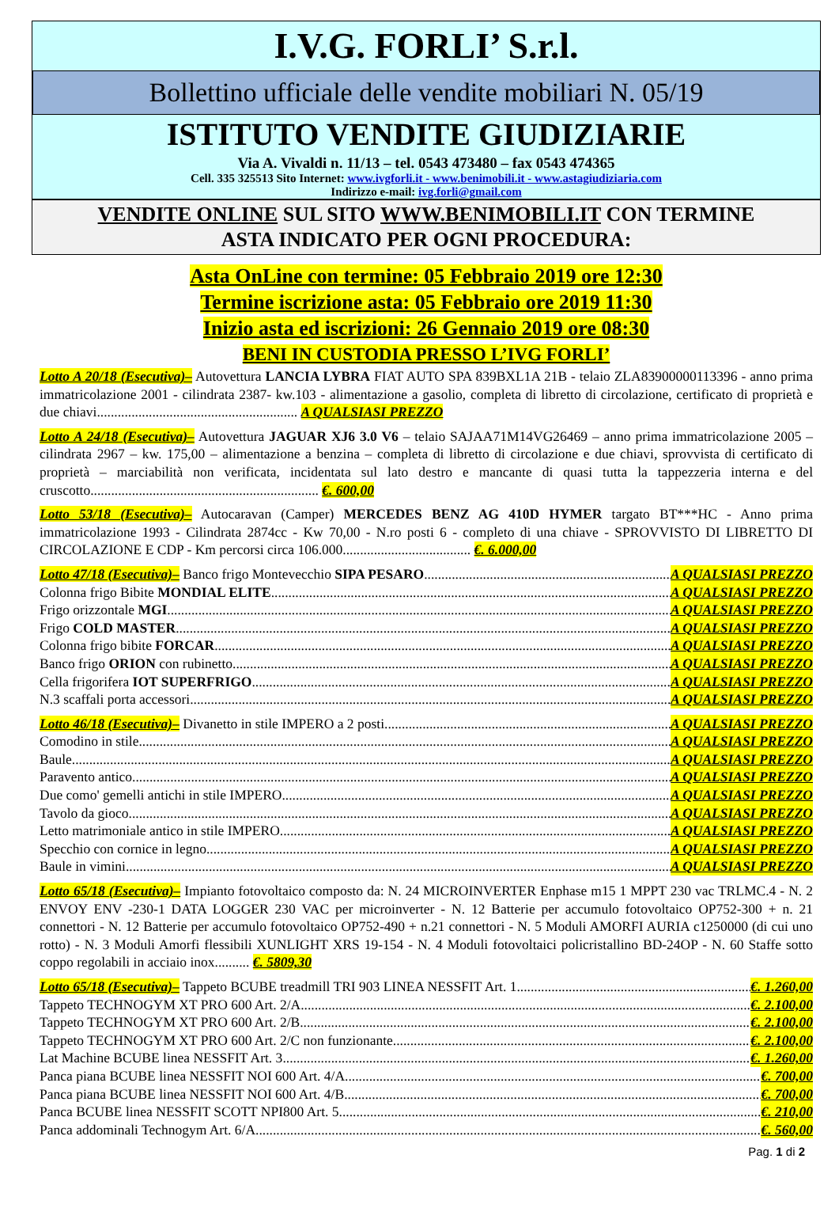I.V.G. FORLI’ S.r.l.
Bollettino ufficiale delle vendite mobiliari N. 05/19
ISTITUTO VENDITE GIUDIZIARIE
Via A. Vivaldi n. 11/13 – tel. 0543 473480 – fax 0543 474365
Cell. 335 325513 Sito Internet: www.ivgforli.it - www.benimobili.it - www.astagiudiziaria.com
Indirizzo e-mail: ivg.forli@gmail.com
VENDITE ONLINE SUL SITO WWW.BENIMOBILI.IT CON TERMINE
ASTA INDICATO PER OGNI PROCEDURA:
Asta OnLine con termine: 05 Febbraio 2019 ore 12:30
Termine iscrizione asta: 05 Febbraio ore 2019 11:30
Inizio asta ed iscrizioni: 26 Gennaio 2019 ore 08:30
BENI IN CUSTODIA PRESSO L’IVG FORLI’
Lotto A 20/18 (Esecutiva)– Autovettura LANCIA LYBRA FIAT AUTO SPA 839BXL1A 21B - telaio ZLA83900000113396 - anno prima immatricolazione 2001 - cilindrata 2387- kw.103 - alimentazione a gasolio, completa di libretto di circolazione, certificato di proprietà e due chiavi.......................................................... A QUALSIASI PREZZO
Lotto A 24/18 (Esecutiva)– Autovettura JAGUAR XJ6 3.0 V6 – telaio SAJAA71M14VG26469 – anno prima immatricolazione 2005 – cilindrata 2967 – kw. 175,00 – alimentazione a benzina – completa di libretto di circolazione e due chiavi, sprovvista di certificato di proprietà – marciabilità non verificata, incidentata sul lato destro e mancante di quasi tutta la tappezzeria interna e del cruscotto.................................................................. €. 600,00
Lotto 53/18 (Esecutiva)– Autocaravan (Camper) MERCEDES BENZ AG 410D HYMER targato BT***HC - Anno prima immatricolazione 1993 - Cilindrata 2874cc - Kw 70,00 - N.ro posti 6 - completo di una chiave - SPROVVISTO DI LIBRETTO DI CIRCOLAZIONE E CDP - Km percorsi circa 106.000..................................... €. 6.000,00
Lotto 47/18 (Esecutiva)– Banco frigo Montevecchio SIPA PESARO A QUALSIASI PREZZO
Colonna frigo Bibite MONDIAL ELITE A QUALSIASI PREZZO
Frigo orizzontale MGI A QUALSIASI PREZZO
Frigo COLD MASTER A QUALSIASI PREZZO
Colonna frigo bibite FORCAR A QUALSIASI PREZZO
Banco frigo ORION con rubinetto A QUALSIASI PREZZO
Cella frigorifera IOT SUPERFRIGO A QUALSIASI PREZZO
N.3 scaffali porta accessori A QUALSIASI PREZZO
Lotto 46/18 (Esecutiva)– Divanetto in stile IMPERO a 2 posti A QUALSIASI PREZZO
Comodino in stile A QUALSIASI PREZZO
Baule A QUALSIASI PREZZO
Paravento antico A QUALSIASI PREZZO
Due como' gemelli antichi in stile IMPERO A QUALSIASI PREZZO
Tavolo da gioco A QUALSIASI PREZZO
Letto matrimoniale antico in stile IMPERO A QUALSIASI PREZZO
Specchio con cornice in legno A QUALSIASI PREZZO
Baule in vimini A QUALSIASI PREZZO
Lotto 65/18 (Esecutiva)– Impianto fotovoltaico composto da: N. 24 MICROINVERTER Enphase m15 1 MPPT 230 vac TRLMC.4 - N. 2 ENVOY ENV -230-1 DATA LOGGER 230 VAC per microinverter - N. 12 Batterie per accumulo fotovoltaico OP752-300 + n. 21 connettori - N. 12 Batterie per accumulo fotovoltaico OP752-490 + n.21 connettori - N. 5 Moduli AMORFI AURIA c1250000 (di cui uno rotto) - N. 3 Moduli Amorfi flessibili XUNLIGHT XRS 19-154 - N. 4 Moduli fotovoltaici policristallino BD-24OP - N. 60 Staffe sotto coppo regolabili in acciaio inox.......... €. 5809,30
Lotto 65/18 (Esecutiva)– Tappeto BCUBE treadmill TRI 903 LINEA NESSFIT Art. 1 €. 1.260,00
Tappeto TECHNOGYM XT PRO 600 Art. 2/A €. 2.100,00
Tappeto TECHNOGYM XT PRO 600 Art. 2/B €. 2.100,00
Tappeto TECHNOGYM XT PRO 600 Art. 2/C non funzionante €. 2.100,00
Lat Machine BCUBE linea NESSFIT Art. 3 €. 1.260,00
Panca piana BCUBE linea NESSFIT NOI 600 Art. 4/A €. 700,00
Panca piana BCUBE linea NESSFIT NOI 600 Art. 4/B €. 700,00
Panca BCUBE linea NESSFIT SCOTT NPI800 Art. 5 €. 210,00
Panca addominali Technogym Art. 6/A €. 560,00
Pag. 1 di 2